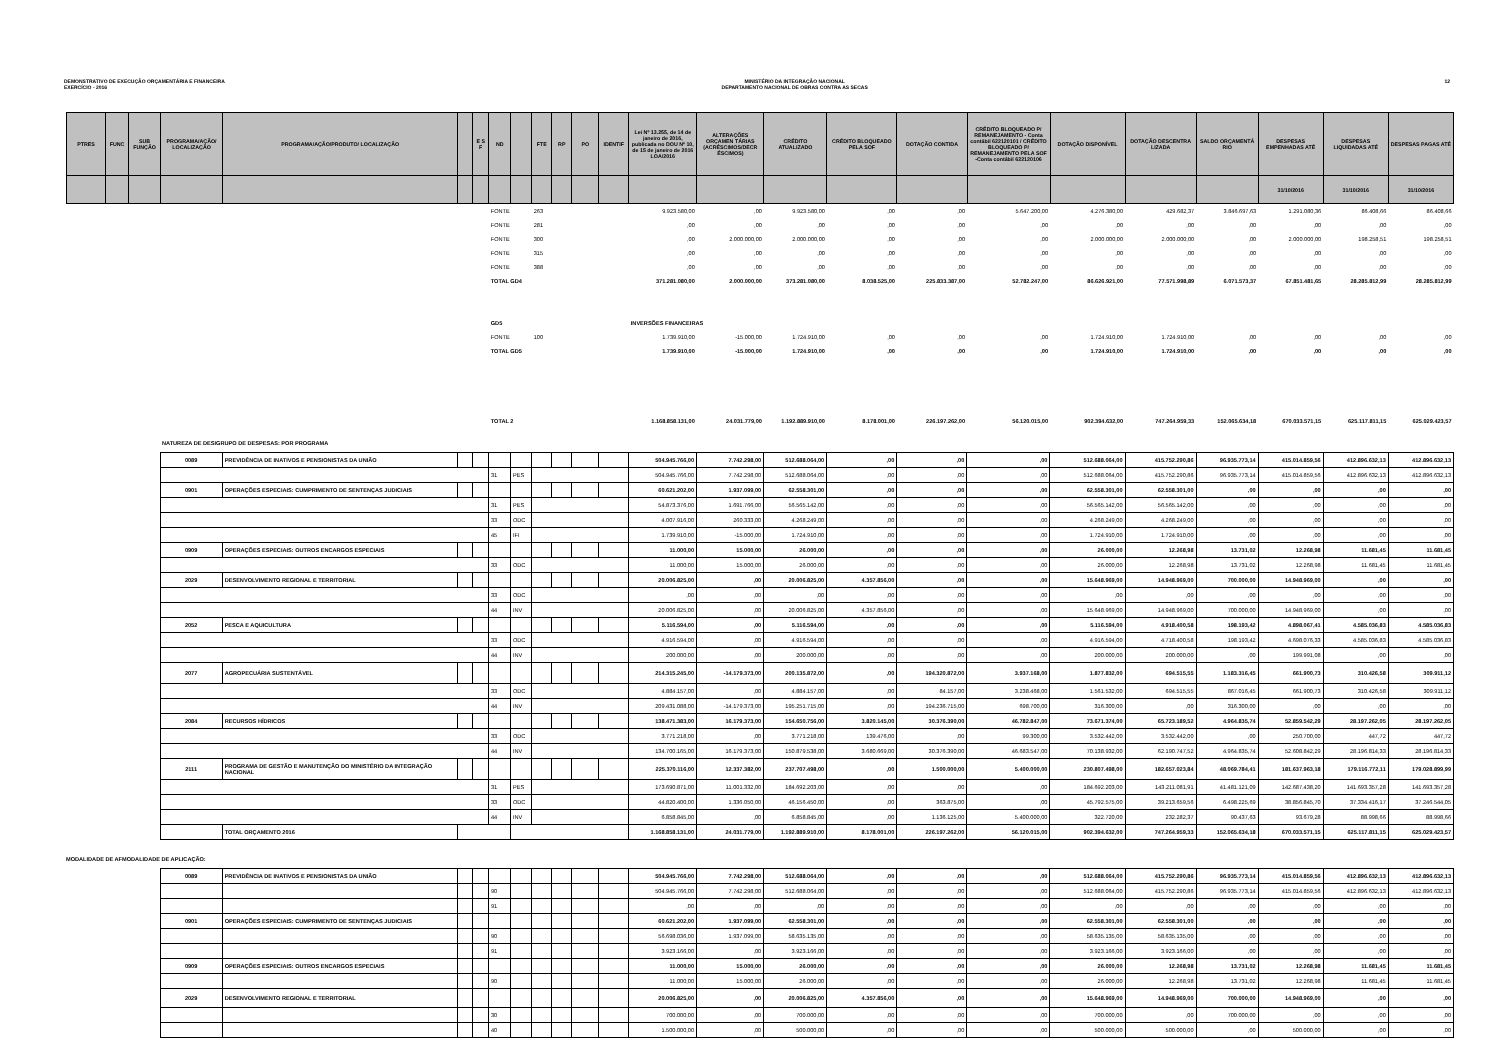DEMONSTRATIVO DE EXECUÇÃO ORÇAMENTÁRIA E FINANCEIRA
EXERCÍCIO - 2016
MINISTÉRIO DA INTEGRAÇÃO NACIONAL
DEPARTAMENTO NACIONAL DE OBRAS CONTRA AS SECAS
12
| PTRES | FUNC | SUB FUNÇÃO | PROGRAMA/AÇÃO/ LOCALIZAÇÃO | PROGRAMA/AÇÃO/PRODUTO/ LOCALIZAÇÃO | | E S F | ND | | FTE | RP | PO | IDENTIF | Lei Nº 13.255, de 14 de janeiro de 2016, publicada no DOU Nº 10, de 15 de janeiro de 2016 LOA/2016 | ALTERAÇÕES ORÇAMEN TÁRIAS (ACRÉSCIMOS/DECR ÉSCIMOS) | CRÉDITO ATUALIZADO | CRÉDITO BLOQUEADO PELA SOF | DOTAÇÃO CONTIDA | CRÉDITO BLOQUEADO P/ REMANEJAMENTO - Conta contábil 622120101 / CRÉDITO BLOQUEADO P/ REMANEJAMENTO PELA SOF -Conta contábil 622120106 | DOTAÇÃO DISPONÍVEL | DOTAÇÃO DESCENTRA LIZADA | SALDO ORÇAMENTÁ RIO | DESPESAS EMPENHADAS ATÉ | DESPESAS LIQUIDADAS ATÉ | DESPESAS PAGAS ATÉ |
| --- | --- | --- | --- | --- | --- | --- | --- | --- | --- | --- | --- | --- | --- | --- | --- | --- | --- | --- | --- | --- | --- | --- | --- | --- |
| | | | | | | | | | | | | | | | | | | | | | | 31/10/2016 | 31/10/2016 | 31/10/2016 |
| | | | | | | | FONTE | | 263 | | | | 9.923.580,00 | ,00 | 9.923.580,00 | ,00 | ,00 | 5.647.200,00 | 4.276.380,00 | 429.682,37 | 3.846.697,63 | 1.291.080,36 | 86.408,66 | 86.408,66 |
| | | | | | | | FONTE | | 281 | | | | ,00 | ,00 | ,00 | ,00 | ,00 | ,00 | ,00 | ,00 | ,00 | ,00 | ,00 | ,00 |
| | | | | | | | FONTE | | 300 | | | | ,00 | 2.000.000,00 | 2.000.000,00 | ,00 | ,00 | ,00 | 2.000.000,00 | 2.000.000,00 | ,00 | 2.000.000,00 | 198.258,51 | 198.258,51 |
| | | | | | | | FONTE | | 315 | | | | ,00 | ,00 | ,00 | ,00 | ,00 | ,00 | ,00 | ,00 | ,00 | ,00 | ,00 | ,00 |
| | | | | | | | FONTE | | 388 | | | | ,00 | ,00 | ,00 | ,00 | ,00 | ,00 | ,00 | ,00 | ,00 | ,00 | ,00 | ,00 |
| | | | | | | | TOTAL GD4 | | | | | | 371.281.080,00 | 2.000.000,00 | 373.281.080,00 | 8.038.525,00 | 225.833.387,00 | 52.782.247,00 | 86.626.921,00 | 77.571.998,89 | 6.071.573,37 | 67.851.481,65 | 28.285.812,99 | 28.285.812,99 |
| | | | | | | | GD5 | | | | | | INVERSÕES FINANCEIRAS | | | | | | | | | | | |
| | | | | | | | FONTE | | 100 | | | | 1.739.910,00 | -15.000,00 | 1.724.910,00 | ,00 | ,00 | ,00 | 1.724.910,00 | 1.724.910,00 | ,00 | ,00 | ,00 | ,00 |
| | | | | | | | TOTAL GD5 | | | | | | 1.739.910,00 | -15.000,00 | 1.724.910,00 | ,00 | ,00 | ,00 | 1.724.910,00 | 1.724.910,00 | ,00 | ,00 | ,00 | ,00 |
| | | | | | | | TOTAL 2 | | | | | | 1.168.858.131,00 | 24.031.779,00 | 1.192.889.910,00 | 8.178.001,00 | 226.197.262,00 | 56.120.015,00 | 902.394.632,00 | 747.264.959,33 | 152.065.634,18 | 670.033.571,15 | 625.117.811,15 | 625.029.423,57 |
NATUREZA DE DESIGRUPO DE DESPESAS: POR PROGRAMA
| | 0089 | PREVIDÊNCIA DE INATIVOS E PENSIONISTAS DA UNIÃO | | | | | | | | | 504.945.766,00 | 7.742.298,00 | 512.688.064,00 | ,00 | ,00 | ,00 | 512.688.064,00 | 415.752.290,86 | 96.935.773,14 | 415.014.859,56 | 412.896.632,13 | 412.896.632,13 |
| | | | | | 31 | PES | | | | | 504.945.766,00 | 7.742.298,00 | 512.688.064,00 | ,00 | ,00 | ,00 | 512.688.064,00 | 415.752.290,86 | 96.935.773,14 | 415.014.859,56 | 412.896.632,13 | 412.896.632,13 |
| | 0901 | OPERAÇÕES ESPECIAIS: CUMPRIMENTO DE SENTENÇAS JUDICIAIS | | | | | | | | | 60.621.202,00 | 1.937.099,00 | 62.558.301,00 | ,00 | ,00 | ,00 | 62.558.301,00 | 62.558.301,00 | ,00 | ,00 | ,00 | ,00 |
| | | | | | 31 | PES | | | | | 54.873.376,00 | 1.691.766,00 | 56.565.142,00 | ,00 | ,00 | ,00 | 56.565.142,00 | 56.565.142,00 | ,00 | ,00 | ,00 | ,00 |
| | | | | | 33 | ODC | | | | | 4.007.916,00 | 260.333,00 | 4.268.249,00 | ,00 | ,00 | ,00 | 4.268.249,00 | 4.268.249,00 | ,00 | ,00 | ,00 | ,00 |
| | | | | | 45 | IFI | | | | | 1.739.910,00 | -15.000,00 | 1.724.910,00 | ,00 | ,00 | ,00 | 1.724.910,00 | 1.724.910,00 | ,00 | ,00 | ,00 | ,00 |
| | 0909 | OPERAÇÕES ESPECIAIS: OUTROS ENCARGOS ESPECIAIS | | | | | | | | | 11.000,00 | 15.000,00 | 26.000,00 | ,00 | ,00 | ,00 | 26.000,00 | 12.268,98 | 13.731,02 | 12.268,98 | 11.681,45 | 11.681,45 |
| | | | | | 33 | ODC | | | | | 11.000,00 | 15.000,00 | 26.000,00 | ,00 | ,00 | ,00 | 26.000,00 | 12.268,98 | 13.731,02 | 12.268,98 | 11.681,45 | 11.681,45 |
| | 2029 | DESENVOLVIMENTO REGIONAL E TERRITORIAL | | | | | | | | | 20.006.825,00 | ,00 | 20.006.825,00 | 4.357.856,00 | ,00 | ,00 | 15.648.969,00 | 14.948.969,00 | 700.000,00 | 14.948.969,00 | ,00 | ,00 |
| | | | | | 33 | ODC | | | | | ,00 | ,00 | ,00 | ,00 | ,00 | ,00 | ,00 | ,00 | ,00 | ,00 | ,00 | ,00 |
| | | | | | 44 | INV | | | | | 20.006.825,00 | ,00 | 20.006.825,00 | 4.357.856,00 | ,00 | ,00 | 15.648.969,00 | 14.948.969,00 | 700.000,00 | 14.948.969,00 | ,00 | ,00 |
| | 2052 | PESCA E AQUICULTURA | | | | | | | | | 5.116.594,00 | ,00 | 5.116.594,00 | ,00 | ,00 | ,00 | 5.116.594,00 | 4.918.400,58 | 198.193,42 | 4.898.067,41 | 4.585.036,83 | 4.585.036,83 |
| | | | | | 33 | ODC | | | | | 4.916.594,00 | ,00 | 4.916.594,00 | ,00 | ,00 | ,00 | 4.916.594,00 | 4.718.400,58 | 198.193,42 | 4.698.076,33 | 4.585.036,83 | 4.585.036,83 |
| | | | | | 44 | INV | | | | | 200.000,00 | ,00 | 200.000,00 | ,00 | ,00 | ,00 | 200.000,00 | 200.000,00 | ,00 | 199.991,08 | ,00 | ,00 |
| | 2077 | AGROPECUÁRIA SUSTENTÁVEL | | | | | | | | | 214.315.245,00 | -14.179.373,00 | 200.135.872,00 | ,00 | 194.320.872,00 | 3.937.168,00 | 1.877.832,00 | 694.515,55 | 1.183.316,45 | 661.900,73 | 310.426,58 | 309.911,12 |
| | | | | | 33 | ODC | | | | | 4.884.157,00 | ,00 | 4.884.157,00 | ,00 | 84.157,00 | 3.238.468,00 | 1.561.532,00 | 694.515,55 | 867.016,45 | 661.900,73 | 310.426,58 | 309.911,12 |
| | | | | | 44 | INV | | | | | 209.431.088,00 | -14.179.373,00 | 195.251.715,00 | ,00 | 194.236.715,00 | 698.700,00 | 316.300,00 | ,00 | 316.300,00 | ,00 | ,00 | ,00 |
| | 2084 | RECURSOS HÍDRICOS | | | | | | | | | 138.471.383,00 | 16.179.373,00 | 154.650.756,00 | 3.820.145,00 | 30.376.390,00 | 46.782.847,00 | 73.671.374,00 | 65.723.189,52 | 4.964.835,74 | 52.859.542,29 | 28.197.262,05 | 28.197.262,05 |
| | | | | | 33 | ODC | | | | | 3.771.218,00 | ,00 | 3.771.218,00 | 139.476,00 | ,00 | 99.300,00 | 3.532.442,00 | 3.532.442,00 | ,00 | 250.700,00 | 447,72 | 447,72 |
| | | | | | 44 | INV | | | | | 134.700.165,00 | 16.179.373,00 | 150.879.538,00 | 3.680.669,00 | 30.376.390,00 | 46.683.547,00 | 70.138.932,00 | 62.190.747,52 | 4.964.835,74 | 52.608.842,29 | 28.196.814,33 | 28.196.814,33 |
| | 2111 | PROGRAMA DE GESTÃO E MANUTENÇÃO DO MINISTÉRIO DA INTEGRAÇÃO NACIONAL | | | | | | | | | 225.370.116,00 | 12.337.382,00 | 237.707.498,00 | ,00 | 1.500.000,00 | 5.400.000,00 | 230.807.498,00 | 182.657.023,84 | 48.069.784,41 | 181.637.963,18 | 179.116.772,11 | 179.028.899,99 |
| | | | | | 31 | PES | | | | | 173.690.871,00 | 11.001.332,00 | 184.692.203,00 | ,00 | ,00 | ,00 | 184.692.203,00 | 143.211.081,91 | 41.481.121,09 | 142.687.438,20 | 141.693.357,28 | 141.693.357,28 |
| | | | | | 33 | ODC | | | | | 44.820.400,00 | 1.336.050,00 | 46.156.450,00 | ,00 | 363.875,00 | ,00 | 45.792.575,00 | 39.213.659,56 | 6.498.225,69 | 38.856.845,70 | 37.334.416,17 | 37.246.544,05 |
| | | | | | 44 | INV | | | | | 6.858.845,00 | ,00 | 6.858.845,00 | ,00 | 1.136.125,00 | 5.400.000,00 | 322.720,00 | 232.282,37 | 90.437,63 | 93.679,28 | 88.998,66 | 88.998,66 |
| | | TOTAL ORÇAMENTO 2016 | | | | | | | | | 1.168.858.131,00 | 24.031.779,00 | 1.192.889.910,00 | 8.178.001,00 | 226.197.262,00 | 56.120.015,00 | 902.394.632,00 | 747.264.959,33 | 152.065.634,18 | 670.033.571,15 | 625.117.811,15 | 625.029.423,57 |
MODALIDADE DE AFMODALIDADE DE APLICAÇÃO:
| | 0089 | PREVIDÊNCIA DE INATIVOS E PENSIONISTAS DA UNIÃO | | | | | | | | | 504.945.766,00 | 7.742.298,00 | 512.688.064,00 | ,00 | ,00 | ,00 | 512.688.064,00 | 415.752.290,86 | 96.935.773,14 | 415.014.859,56 | 412.896.632,13 | 412.896.632,13 |
| | | | | | 90 | | | | | | 504.945.766,00 | 7.742.298,00 | 512.688.064,00 | ,00 | ,00 | ,00 | 512.688.064,00 | 415.752.290,86 | 96.935.773,14 | 415.014.859,56 | 412.896.632,13 | 412.896.632,13 |
| | | | | | 91 | | | | | | ,00 | ,00 | ,00 | ,00 | ,00 | ,00 | ,00 | ,00 | ,00 | ,00 | ,00 | ,00 |
| | 0901 | OPERAÇÕES ESPECIAIS: CUMPRIMENTO DE SENTENÇAS JUDICIAIS | | | | | | | | | 60.621.202,00 | 1.937.099,00 | 62.558.301,00 | ,00 | ,00 | ,00 | 62.558.301,00 | 62.558.301,00 | ,00 | ,00 | ,00 | ,00 |
| | | | | | 90 | | | | | | 56.698.036,00 | 1.937.099,00 | 58.635.135,00 | ,00 | ,00 | ,00 | 58.635.135,00 | 58.635.135,00 | ,00 | ,00 | ,00 | ,00 |
| | | | | | 91 | | | | | | 3.923.166,00 | ,00 | 3.923.166,00 | ,00 | ,00 | ,00 | 3.923.166,00 | 3.923.166,00 | ,00 | ,00 | ,00 | ,00 |
| | 0909 | OPERAÇÕES ESPECIAIS: OUTROS ENCARGOS ESPECIAIS | | | | | | | | | 11.000,00 | 15.000,00 | 26.000,00 | ,00 | ,00 | ,00 | 26.000,00 | 12.268,98 | 13.731,02 | 12.268,98 | 11.681,45 | 11.681,45 |
| | | | | | 90 | | | | | | 11.000,00 | 15.000,00 | 26.000,00 | ,00 | ,00 | ,00 | 26.000,00 | 12.268,98 | 13.731,02 | 12.268,98 | 11.681,45 | 11.681,45 |
| | 2029 | DESENVOLVIMENTO REGIONAL E TERRITORIAL | | | | | | | | | 20.006.825,00 | ,00 | 20.006.825,00 | 4.357.856,00 | ,00 | ,00 | 15.648.969,00 | 14.948.969,00 | 700.000,00 | 14.948.969,00 | ,00 | ,00 |
| | | | | | 30 | | | | | | 700.000,00 | ,00 | 700.000,00 | ,00 | ,00 | ,00 | 700.000,00 | ,00 | 700.000,00 | ,00 | ,00 | ,00 |
| | | | | | 40 | | | | | | 1.500.000,00 | ,00 | 500.000,00 | ,00 | ,00 | ,00 | 500.000,00 | 500.000,00 | ,00 | 500.000,00 | ,00 | ,00 |